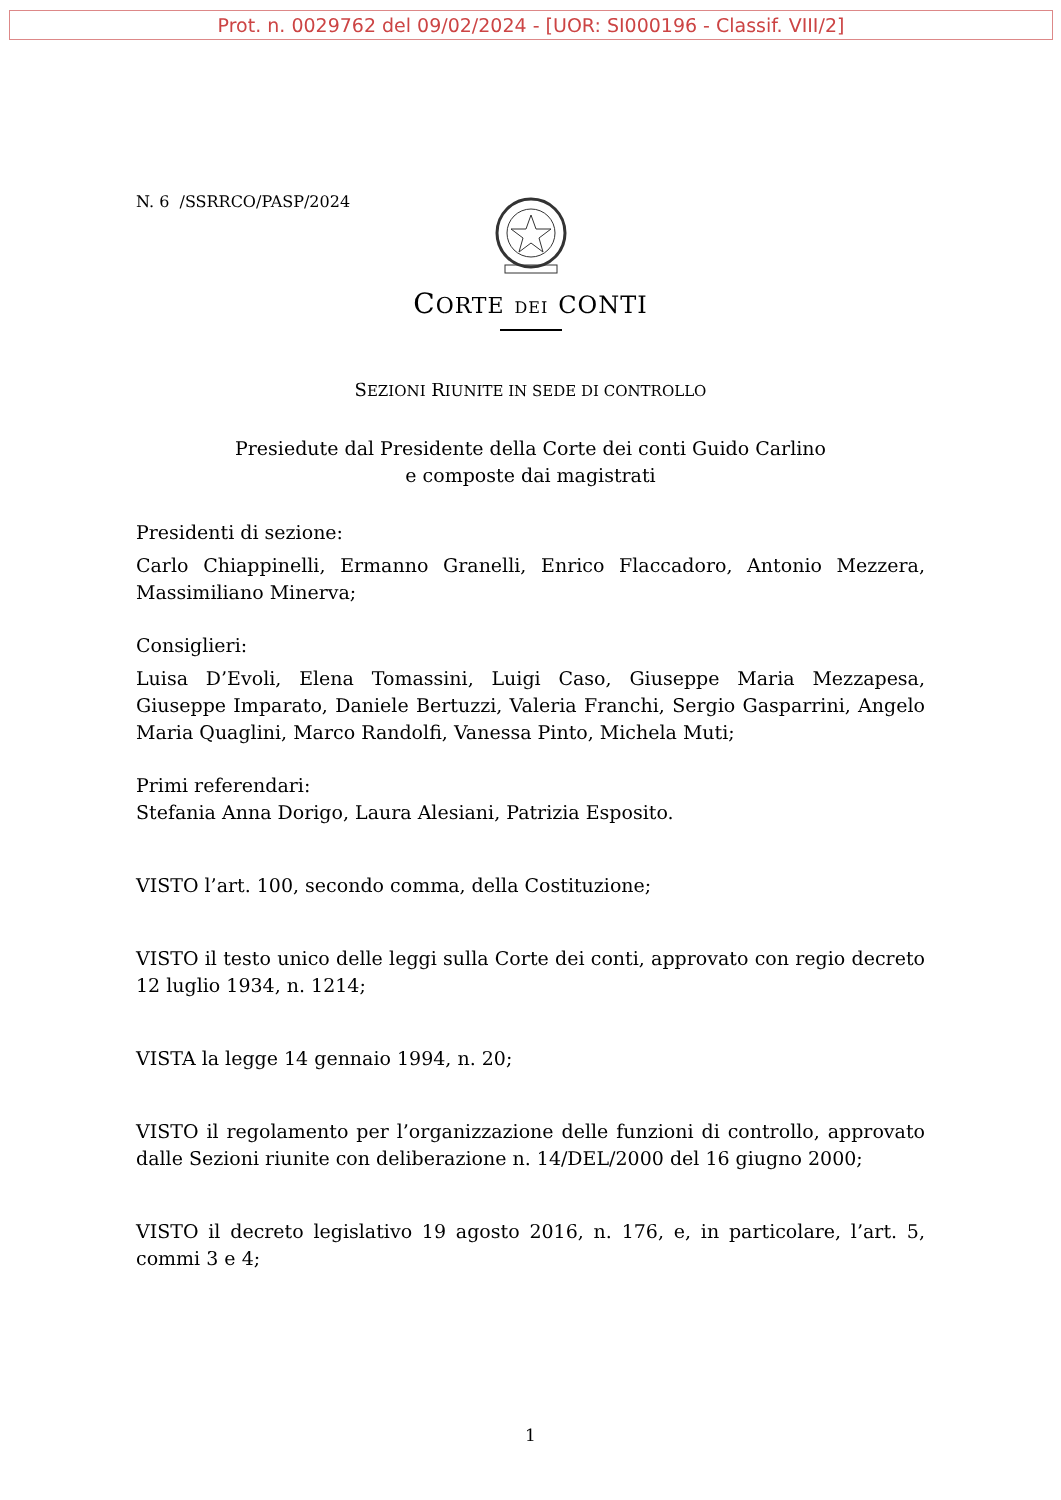Prot. n. 0029762 del 09/02/2024 - [UOR: SI000196 - Classif. VIII/2]
N. 6 /SSRRCO/PASP/2024
CORTE DEI CONTI
SEZIONI RIUNITE IN SEDE DI CONTROLLO
Presiedute dal Presidente della Corte dei conti Guido Carlino
e composte dai magistrati
Presidenti di sezione:
Carlo Chiappinelli, Ermanno Granelli, Enrico Flaccadoro, Antonio Mezzera, Massimiliano Minerva;
Consiglieri:
Luisa D’Evoli, Elena Tomassini, Luigi Caso, Giuseppe Maria Mezzapesa, Giuseppe Imparato, Daniele Bertuzzi, Valeria Franchi, Sergio Gasparrini, Angelo Maria Quaglini, Marco Randolfi, Vanessa Pinto, Michela Muti;
Primi referendari:
Stefania Anna Dorigo, Laura Alesiani, Patrizia Esposito.
VISTO l’art. 100, secondo comma, della Costituzione;
VISTO il testo unico delle leggi sulla Corte dei conti, approvato con regio decreto 12 luglio 1934, n. 1214;
VISTA la legge 14 gennaio 1994, n. 20;
VISTO il regolamento per l’organizzazione delle funzioni di controllo, approvato dalle Sezioni riunite con deliberazione n. 14/DEL/2000 del 16 giugno 2000;
VISTO il decreto legislativo 19 agosto 2016, n. 176, e, in particolare, l’art. 5, commi 3 e 4;
1